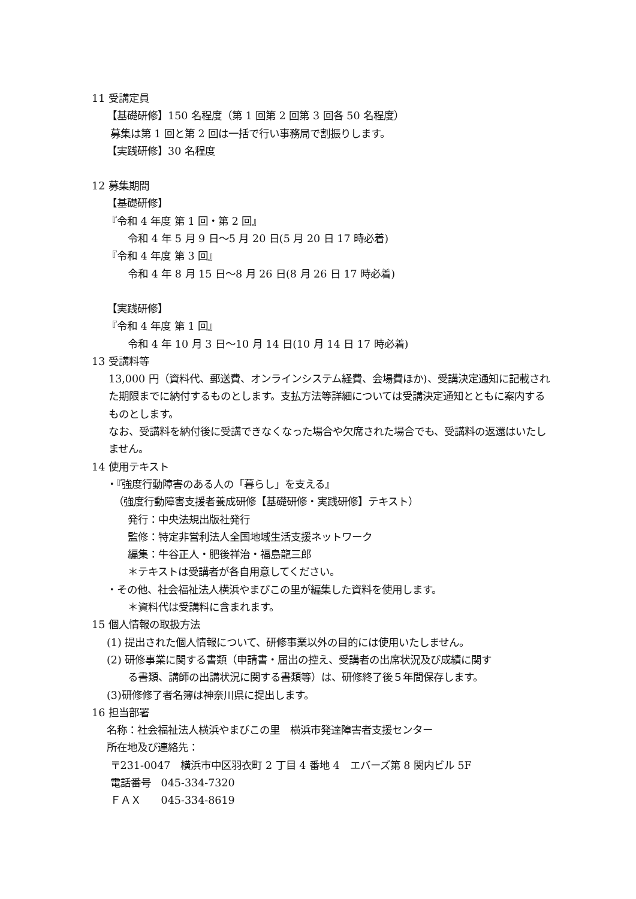11 受講定員
【基礎研修】150 名程度（第 1 回第 2 回第 3 回各 50 名程度）
募集は第 1 回と第 2 回は一括で行い事務局で割振りします。
【実践研修】30 名程度
12 募集期間
【基礎研修】
『令和 4 年度 第 1 回・第 2 回』
令和 4 年 5 月 9 日～5 月 20 日(5 月 20 日 17 時必着)
『令和 4 年度 第 3 回』
令和 4 年 8 月 15 日～8 月 26 日(8 月 26 日 17 時必着)
【実践研修】
『令和 4 年度 第 1 回』
令和 4 年 10 月 3 日～10 月 14 日(10 月 14 日 17 時必着)
13 受講料等
13,000 円（資料代、郵送費、オンラインシステム経費、会場費ほか)、受講決定通知に記載された期限までに納付するものとします。支払方法等詳細については受講決定通知とともに案内するものとします。
なお、受講料を納付後に受講できなくなった場合や欠席された場合でも、受講料の返還はいたしません。
14 使用テキスト
・『強度行動障害のある人の「暮らし」を支える』
（強度行動障害支援者養成研修【基礎研修・実践研修】テキスト）
発行：中央法規出版社発行
監修：特定非営利法人全国地域生活支援ネットワーク
編集：牛谷正人・肥後祥治・福島龍三郎
＊テキストは受講者が各自用意してください。
・その他、社会福祉法人横浜やまびこの里が編集した資料を使用します。
＊資料代は受講料に含まれます。
15 個人情報の取扱方法
(1) 提出された個人情報について、研修事業以外の目的には使用いたしません。
(2) 研修事業に関する書類（申請書・届出の控え、受講者の出席状況及び成績に関す
る書類、講師の出講状況に関する書類等）は、研修終了後５年間保存します。
(3)研修修了者名簿は神奈川県に提出します。
16 担当部署
名称：社会福祉法人横浜やまびこの里　横浜市発達障害者支援センター
所在地及び連絡先：
〒231-0047　横浜市中区羽衣町 2 丁目 4 番地 4　エバーズ第 8 関内ビル 5F
電話番号　045-334-7320
ＦＡＸ　　045-334-8619